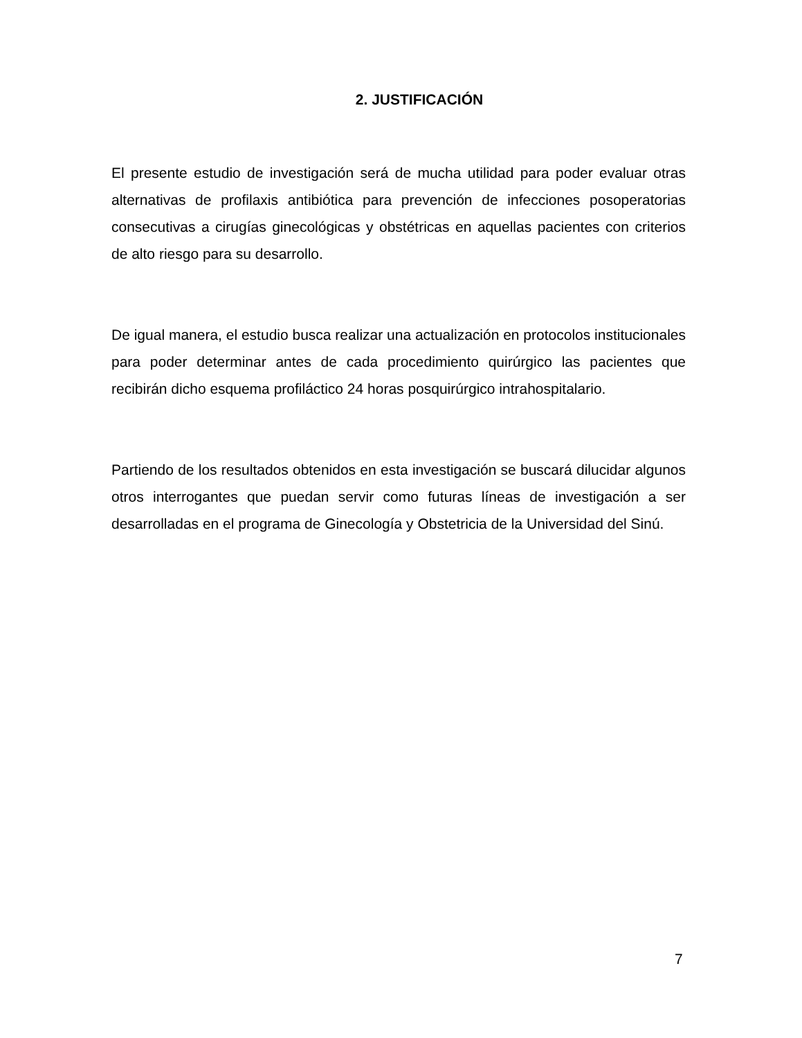2. JUSTIFICACIÓN
El presente estudio de investigación será de mucha utilidad para poder evaluar otras alternativas de profilaxis antibiótica para prevención de infecciones posoperatorias consecutivas a cirugías ginecológicas y obstétricas en aquellas pacientes con criterios de alto riesgo para su desarrollo.
De igual manera, el estudio busca realizar una actualización en protocolos institucionales para poder determinar antes de cada procedimiento quirúrgico las pacientes que recibirán dicho esquema profiláctico 24 horas posquirúrgico intrahospitalario.
Partiendo de los resultados obtenidos en esta investigación se buscará dilucidar algunos otros interrogantes que puedan servir como futuras líneas de investigación a ser desarrolladas en el programa de Ginecología y Obstetricia de la Universidad del Sinú.
7